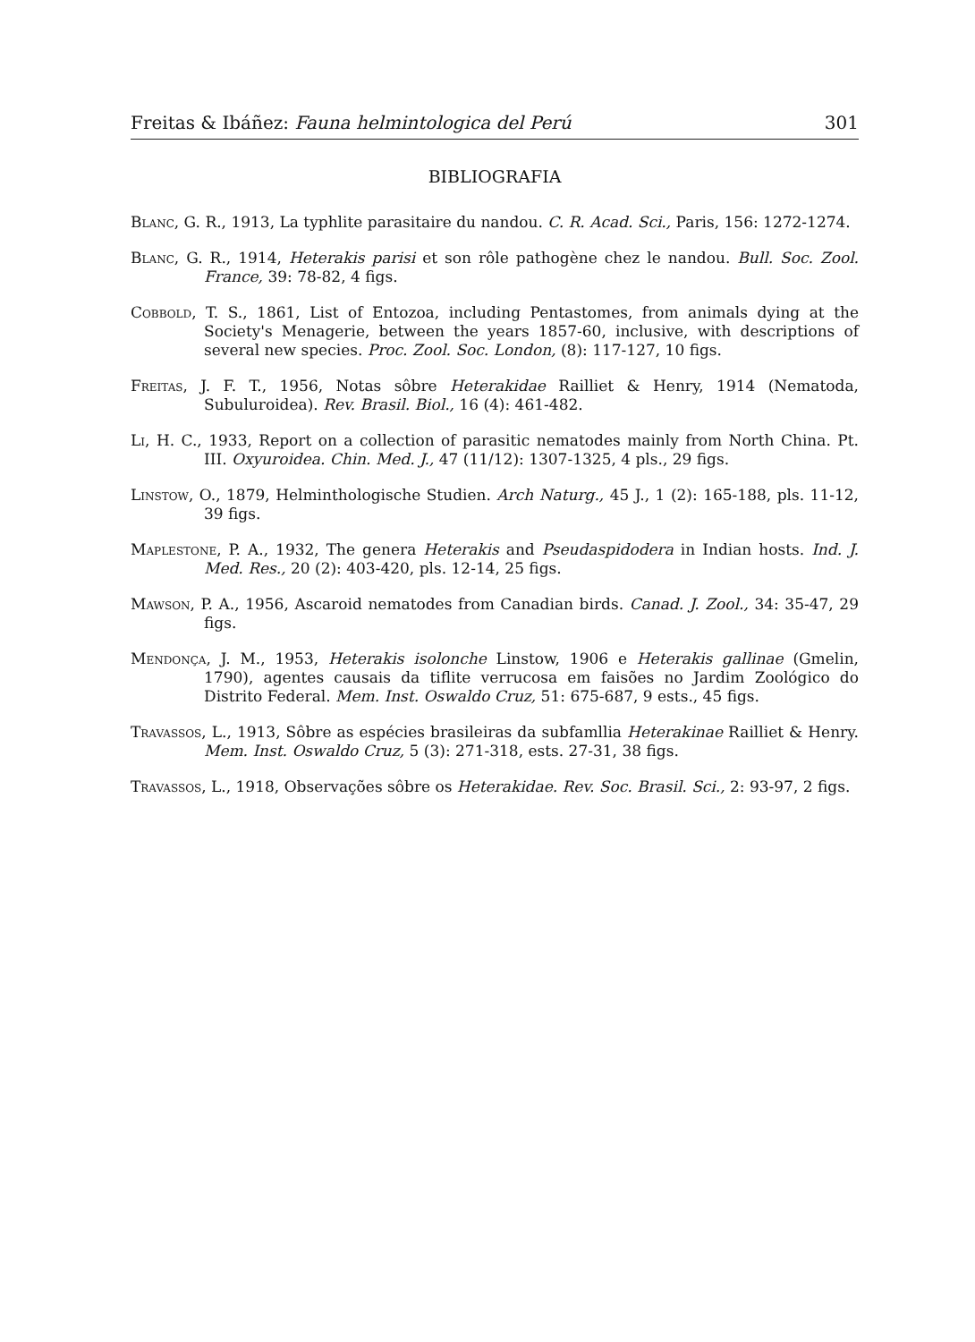Freitas & Ibáñez: Fauna helmintologica del Perú 301
BIBLIOGRAFIA
Blanc, G. R., 1913, La typhlite parasitaire du nandou. C. R. Acad. Sci., Paris, 156: 1272-1274.
Blanc, G. R., 1914, Heterakis parisi et son rôle pathogène chez le nandou. Bull. Soc. Zool. France, 39: 78-82, 4 figs.
Cobbold, T. S., 1861, List of Entozoa, including Pentastomes, from animals dying at the Society's Menagerie, between the years 1857-60, inclusive, with descriptions of several new species. Proc. Zool. Soc. London, (8): 117-127, 10 figs.
Freitas, J. F. T., 1956, Notas sôbre Heterakidae Railliet & Henry, 1914 (Nematoda, Subuluroidea). Rev. Brasil. Biol., 16 (4): 461-482.
Li, H. C., 1933, Report on a collection of parasitic nematodes mainly from North China. Pt. III. Oxyuroidea. Chin. Med. J., 47 (11/12): 1307-1325, 4 pls., 29 figs.
Linstow, O., 1879, Helminthologische Studien. Arch Naturg., 45 J., 1 (2): 165-188, pls. 11-12, 39 figs.
Maplestone, P. A., 1932, The genera Heterakis and Pseudaspidodera in Indian hosts. Ind. J. Med. Res., 20 (2): 403-420, pls. 12-14, 25 figs.
Mawson, P. A., 1956, Ascaroid nematodes from Canadian birds. Canad. J. Zool., 34: 35-47, 29 figs.
Mendonça, J. M., 1953, Heterakis isolonche Linstow, 1906 e Heterakis gallinae (Gmelin, 1790), agentes causais da tiflite verrucosa em faisões no Jardim Zoológico do Distrito Federal. Mem. Inst. Oswaldo Cruz, 51: 675-687, 9 ests., 45 figs.
Travassos, L., 1913, Sôbre as espécies brasileiras da subfamllia Heterakinae Railliet & Henry. Mem. Inst. Oswaldo Cruz, 5 (3): 271-318, ests. 27-31, 38 figs.
Travassos, L., 1918, Observações sôbre os Heterakidae. Rev. Soc. Brasil. Sci., 2: 93-97, 2 figs.